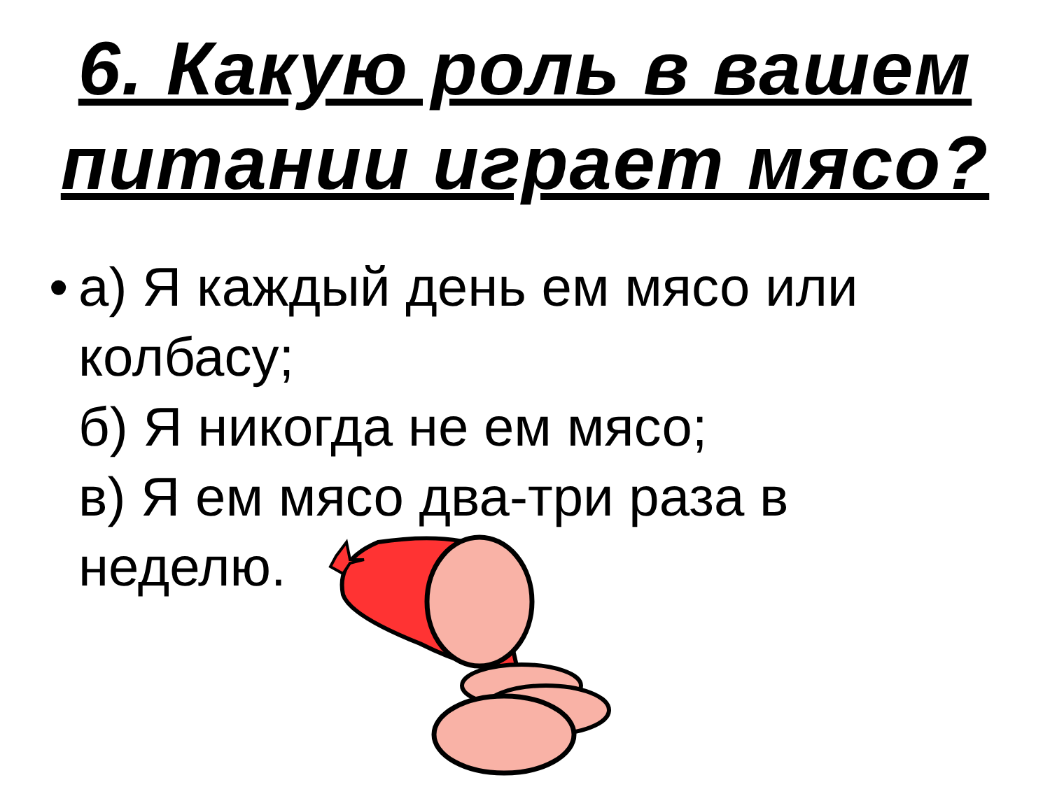6. Какую роль в вашем
питании играет мясо?
•
а) Я каждый день ем мясо или
колбасу;
б) Я никогда не ем мясо;
в) Я ем мясо два-три раза в
неделю.